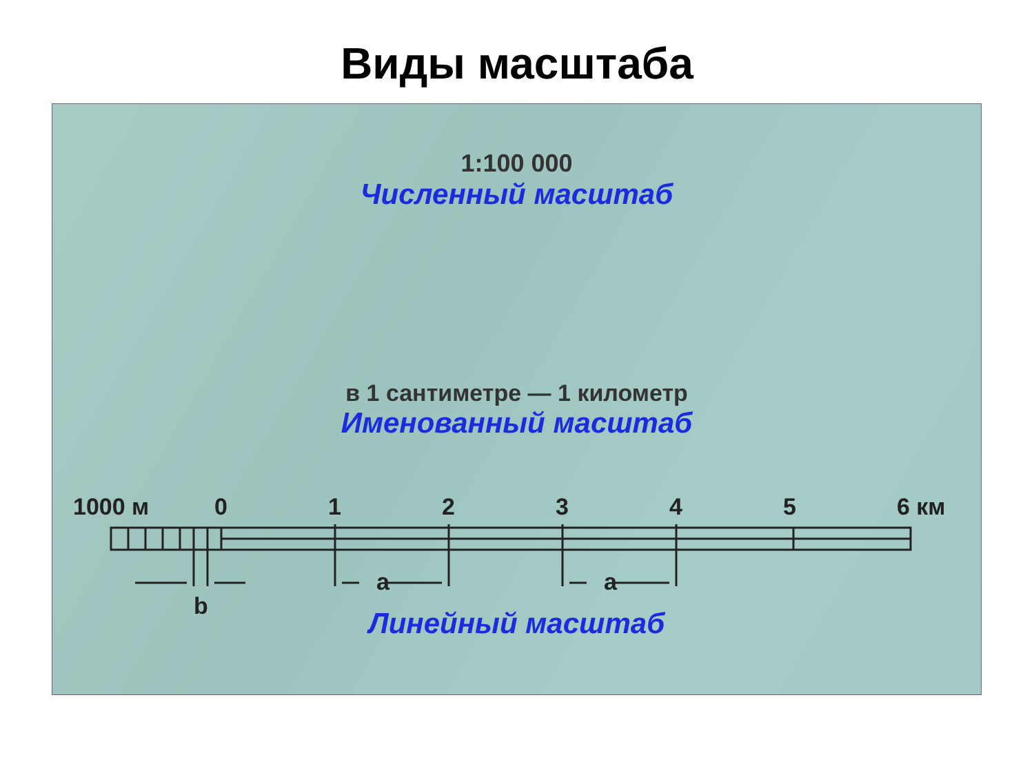Виды масштаба
1:100 000
Численный масштаб
в 1 сантиметре — 1 километр
Именованный масштаб
1000 м
0
1
2
3
4
5
6 км
a
a
b
Линейный масштаб